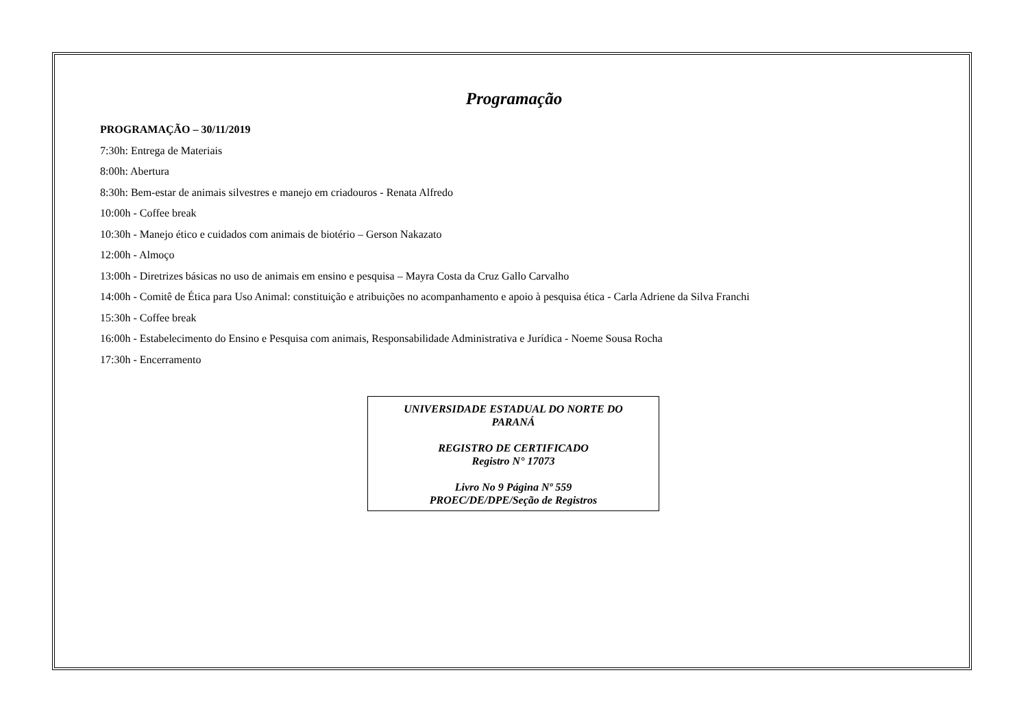Programação
PROGRAMAÇÃO – 30/11/2019
7:30h: Entrega de Materiais
8:00h: Abertura
8:30h: Bem-estar de animais silvestres e manejo em criadouros - Renata Alfredo
10:00h - Coffee break
10:30h - Manejo ético e cuidados com animais de biotério – Gerson Nakazato
12:00h - Almoço
13:00h - Diretrizes básicas no uso de animais em ensino e pesquisa – Mayra Costa da Cruz Gallo Carvalho
14:00h - Comitê de Ética para Uso Animal: constituição e atribuições no acompanhamento e apoio à pesquisa ética - Carla Adriene da Silva Franchi
15:30h - Coffee break
16:00h - Estabelecimento do Ensino e Pesquisa com animais, Responsabilidade Administrativa e Jurídica - Noeme Sousa Rocha
17:30h - Encerramento
UNIVERSIDADE ESTADUAL DO NORTE DO
PARANÁ
REGISTRO DE CERTIFICADO
Registro N° 17073
Livro No 9 Página Nº 559
PROEC/DE/DPE/Seção de Registros